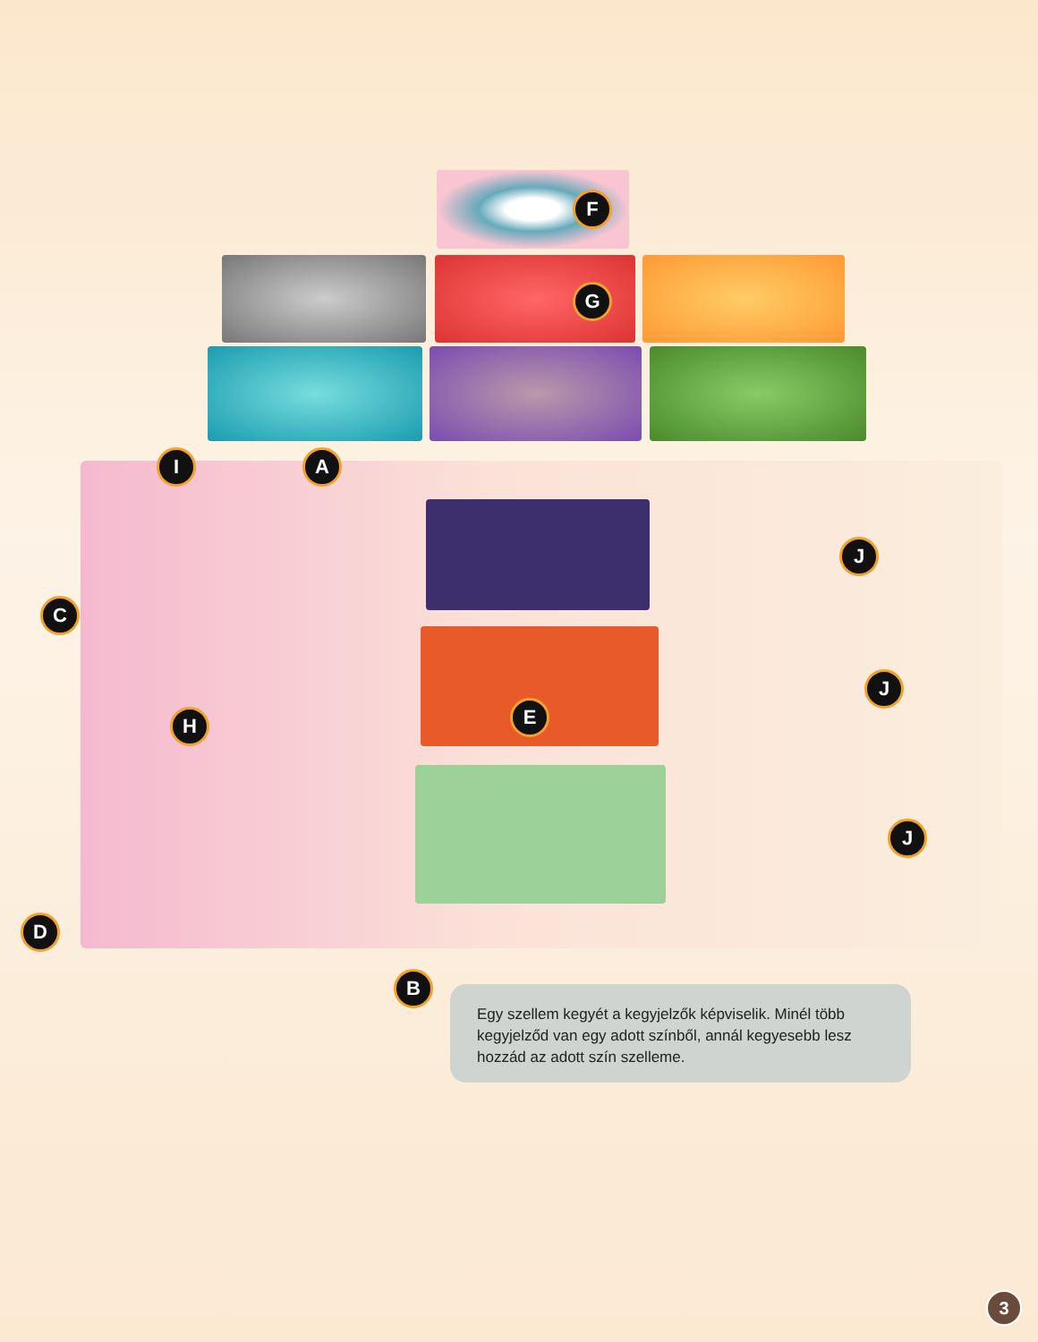F
G
I A
C
J
J
J
H E
D
B
Egy szellem kegyét a kegyjelzők képviselik. Minél több kegyjelződ van egy adott színből, annál kegyesebb lesz hozzád az adott szín szelleme.
3